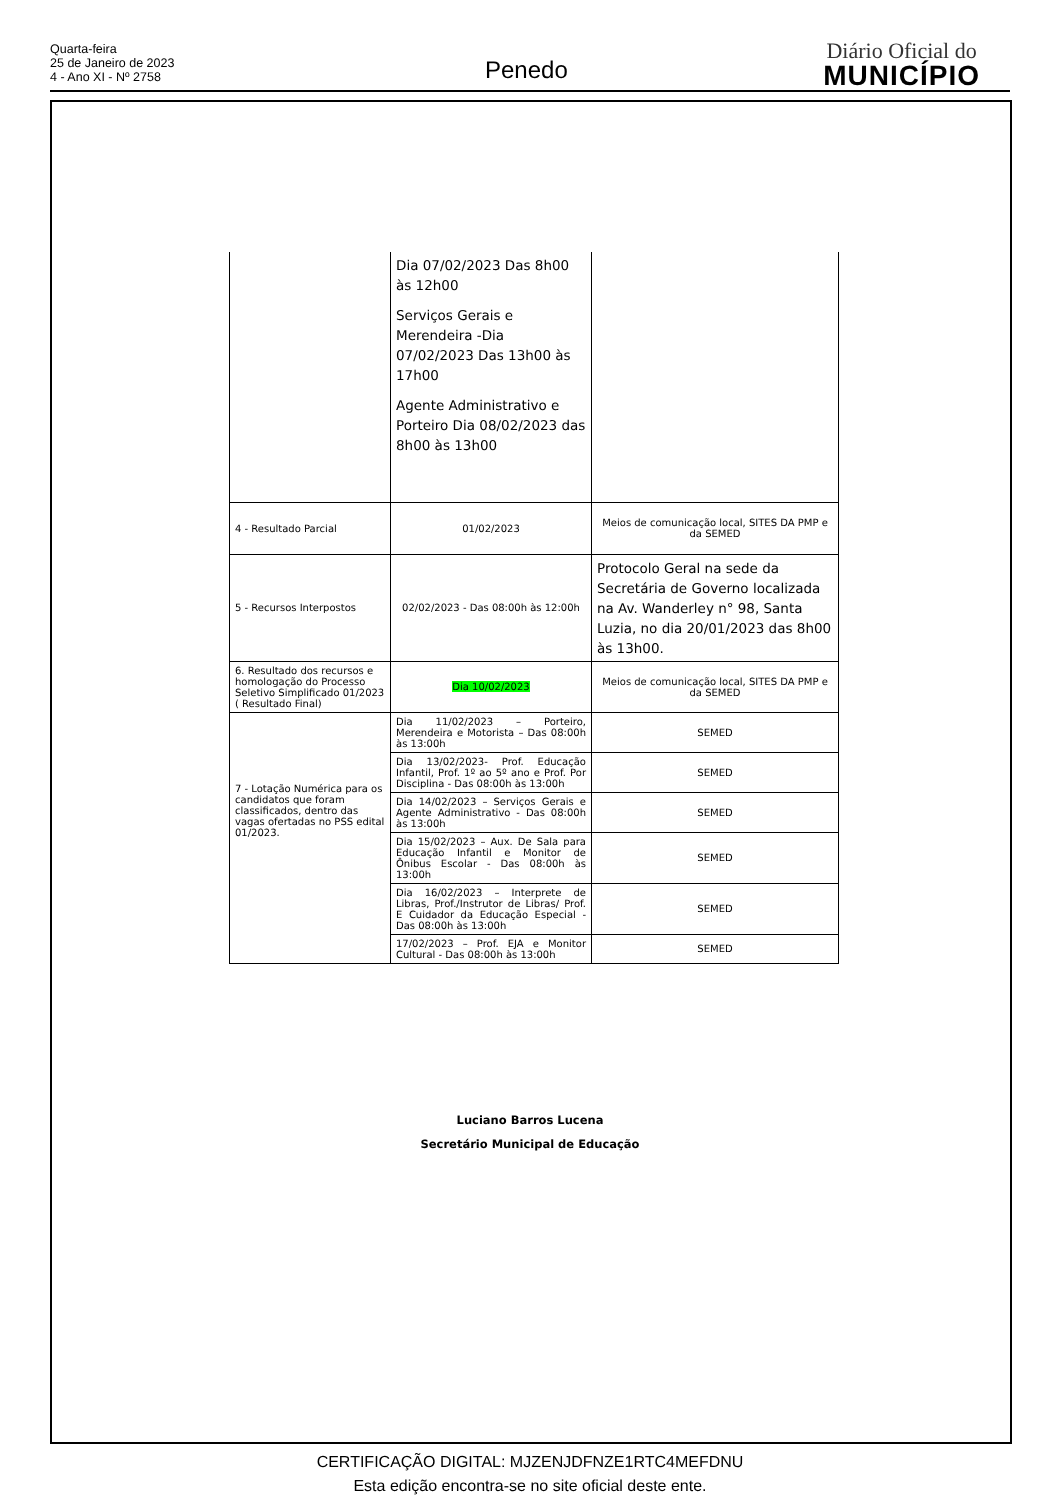Quarta-feira
25 de Janeiro de 2023
4 - Ano XI - Nº 2758
Penedo
Diário Oficial do
MUNICÍPIO
| | Dia 07/02/2023 Das 8h00 às 12h00 Serviços Gerais e Merendeira -Dia 07/02/2023 Das 13h00 às 17h00 Agente Administrativo e Porteiro Dia 08/02/2023 das 8h00 às 13h00 | |
| 4 - Resultado Parcial | 01/02/2023 | Meios de comunicação local, SITES DA PMP e da SEMED |
| 5 - Recursos Interpostos | 02/02/2023 - Das 08:00h às 12:00h | Protocolo Geral na sede da Secretária de Governo localizada na Av. Wanderley n° 98, Santa Luzia, no dia 20/01/2023 das 8h00 às 13h00. |
| 6. Resultado dos recursos e homologação do Processo Seletivo Simplificado 01/2023 ( Resultado Final) | Dia 10/02/2023 | Meios de comunicação local, SITES DA PMP e da SEMED |
| 7 - Lotação Numérica para os candidatos que foram classificados, dentro das vagas ofertadas no PSS edital 01/2023. | Dia 11/02/2023 – Porteiro, Merendeira e Motorista – Das 08:00h às 13:00h | SEMED |
| | Dia 13/02/2023- Prof. Educação Infantil, Prof. 1º ao 5º ano e Prof. Por Disciplina - Das 08:00h às 13:00h | SEMED |
| | Dia 14/02/2023 – Serviços Gerais e Agente Administrativo - Das 08:00h às 13:00h | SEMED |
| | Dia 15/02/2023 – Aux. De Sala para Educação Infantil e Monitor de Ônibus Escolar - Das 08:00h às 13:00h | SEMED |
| | Dia 16/02/2023 – Interprete de Libras, Prof./Instrutor de Libras/ Prof. E Cuidador da Educação Especial - Das 08:00h às 13:00h | SEMED |
| | 17/02/2023 – Prof. EJA e Monitor Cultural - Das 08:00h às 13:00h | SEMED |
Luciano Barros Lucena
Secretário Municipal de Educação
CERTIFICAÇÃO DIGITAL: MJZENJDFNZE1RTC4MEFDNU
Esta edição encontra-se no site oficial deste ente.